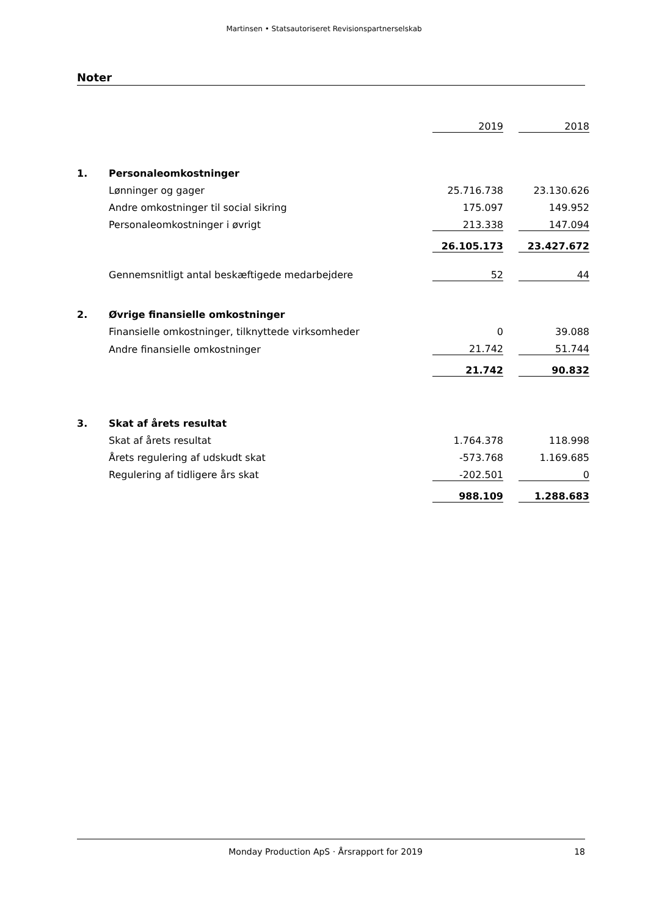Martinsen • Statsautoriseret Revisionspartnerselskab
Noter
| | | 2019 | | 2018 |
| 1. | Personaleomkostninger | | | |
| | Lønninger og gager | 25.716.738 | | 23.130.626 |
| | Andre omkostninger til social sikring | 175.097 | | 149.952 |
| | Personaleomkostninger i øvrigt | 213.338 | | 147.094 |
| | | 26.105.173 | | 23.427.672 |
| | Gennemsnitligt antal beskæftigede medarbejdere | 52 | | 44 |
| 2. | Øvrige finansielle omkostninger | | | |
| | Finansielle omkostninger, tilknyttede virksomheder | 0 | | 39.088 |
| | Andre finansielle omkostninger | 21.742 | | 51.744 |
| | | 21.742 | | 90.832 |
| 3. | Skat af årets resultat | | | |
| | Skat af årets resultat | 1.764.378 | | 118.998 |
| | Årets regulering af udskudt skat | -573.768 | | 1.169.685 |
| | Regulering af tidligere års skat | -202.501 | | 0 |
| | | 988.109 | | 1.288.683 |
Monday Production ApS · Årsrapport for 2019 18